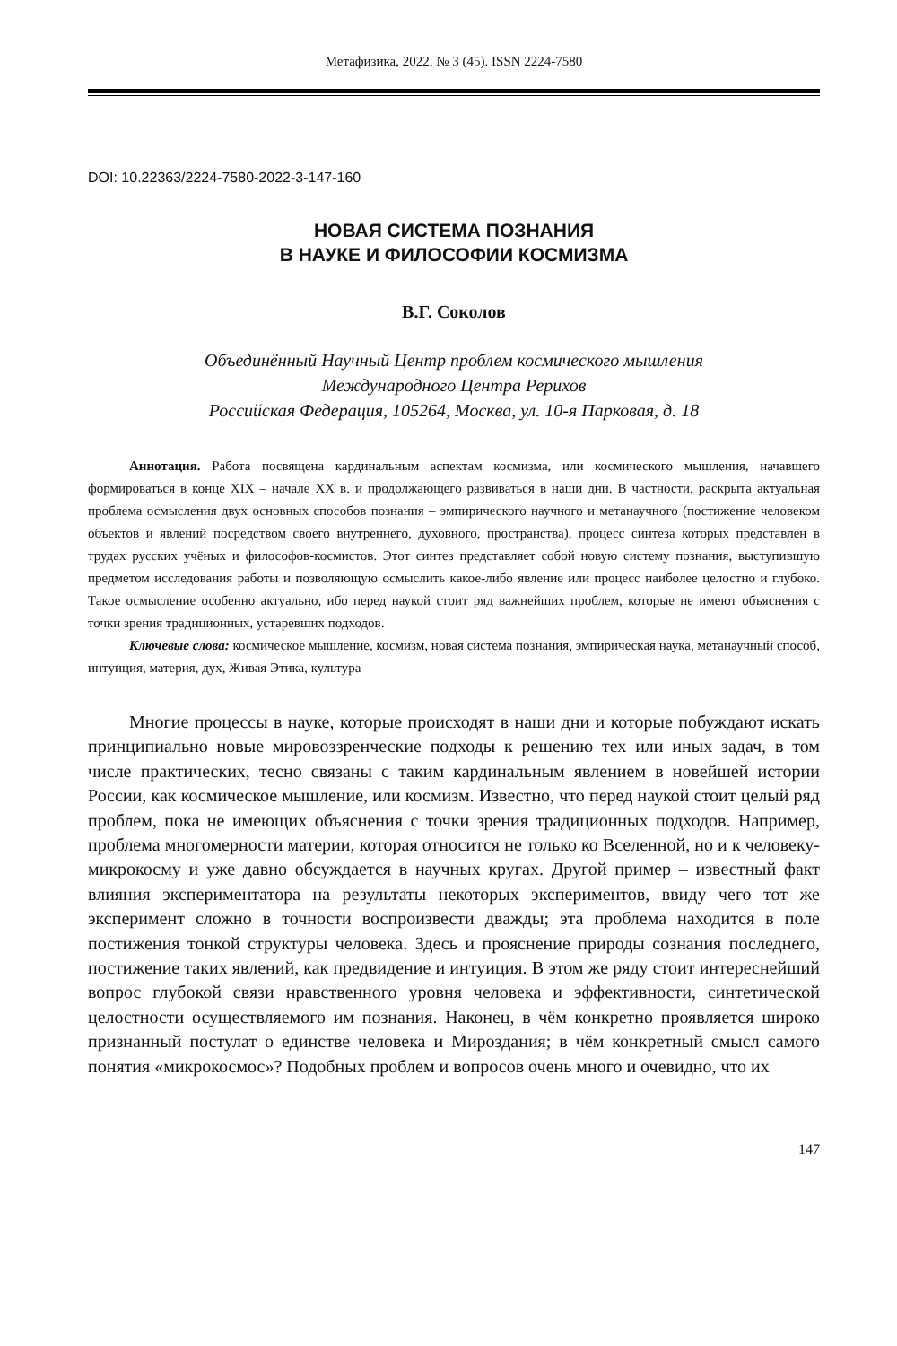Метафизика, 2022, № 3 (45). ISSN 2224-7580
DOI: 10.22363/2224-7580-2022-3-147-160
НОВАЯ СИСТЕМА ПОЗНАНИЯ
В НАУКЕ И ФИЛОСОФИИ КОСМИЗМА
В.Г. Соколов
Объединённый Научный Центр проблем космического мышления
Международного Центра Рерихов
Российская Федерация, 105264, Москва, ул. 10-я Парковая, д. 18
Аннотация. Работа посвящена кардинальным аспектам космизма, или космического мышления, начавшего формироваться в конце XIX – начале XX в. и продолжающего развиваться в наши дни. В частности, раскрыта актуальная проблема осмысления двух основных способов познания – эмпирического научного и метанаучного (постижение человеком объектов и явлений посредством своего внутреннего, духовного, пространства), процесс синтеза которых представлен в трудах русских учёных и философов-космистов. Этот синтез представляет собой новую систему познания, выступившую предметом исследования работы и позволяющую осмыслить какое-либо явление или процесс наиболее целостно и глубоко. Такое осмысление особенно актуально, ибо перед наукой стоит ряд важнейших проблем, которые не имеют объяснения с точки зрения традиционных, устаревших подходов.
Ключевые слова: космическое мышление, космизм, новая система познания, эмпирическая наука, метанаучный способ, интуиция, материя, дух, Живая Этика, культура
Многие процессы в науке, которые происходят в наши дни и которые побуждают искать принципиально новые мировоззренческие подходы к решению тех или иных задач, в том числе практических, тесно связаны с таким кардинальным явлением в новейшей истории России, как космическое мышление, или космизм. Известно, что перед наукой стоит целый ряд проблем, пока не имеющих объяснения с точки зрения традиционных подходов. Например, проблема многомерности материи, которая относится не только ко Вселенной, но и к человеку-микрокосму и уже давно обсуждается в научных кругах. Другой пример – известный факт влияния экспериментатора на результаты некоторых экспериментов, ввиду чего тот же эксперимент сложно в точности воспроизвести дважды; эта проблема находится в поле постижения тонкой структуры человека. Здесь и прояснение природы сознания последнего, постижение таких явлений, как предвидение и интуиция. В этом же ряду стоит интереснейший вопрос глубокой связи нравственного уровня человека и эффективности, синтетической целостности осуществляемого им познания. Наконец, в чём конкретно проявляется широко признанный постулат о единстве человека и Мироздания; в чём конкретный смысл самого понятия «микрокосмос»? Подобных проблем и вопросов очень много и очевидно, что их
147